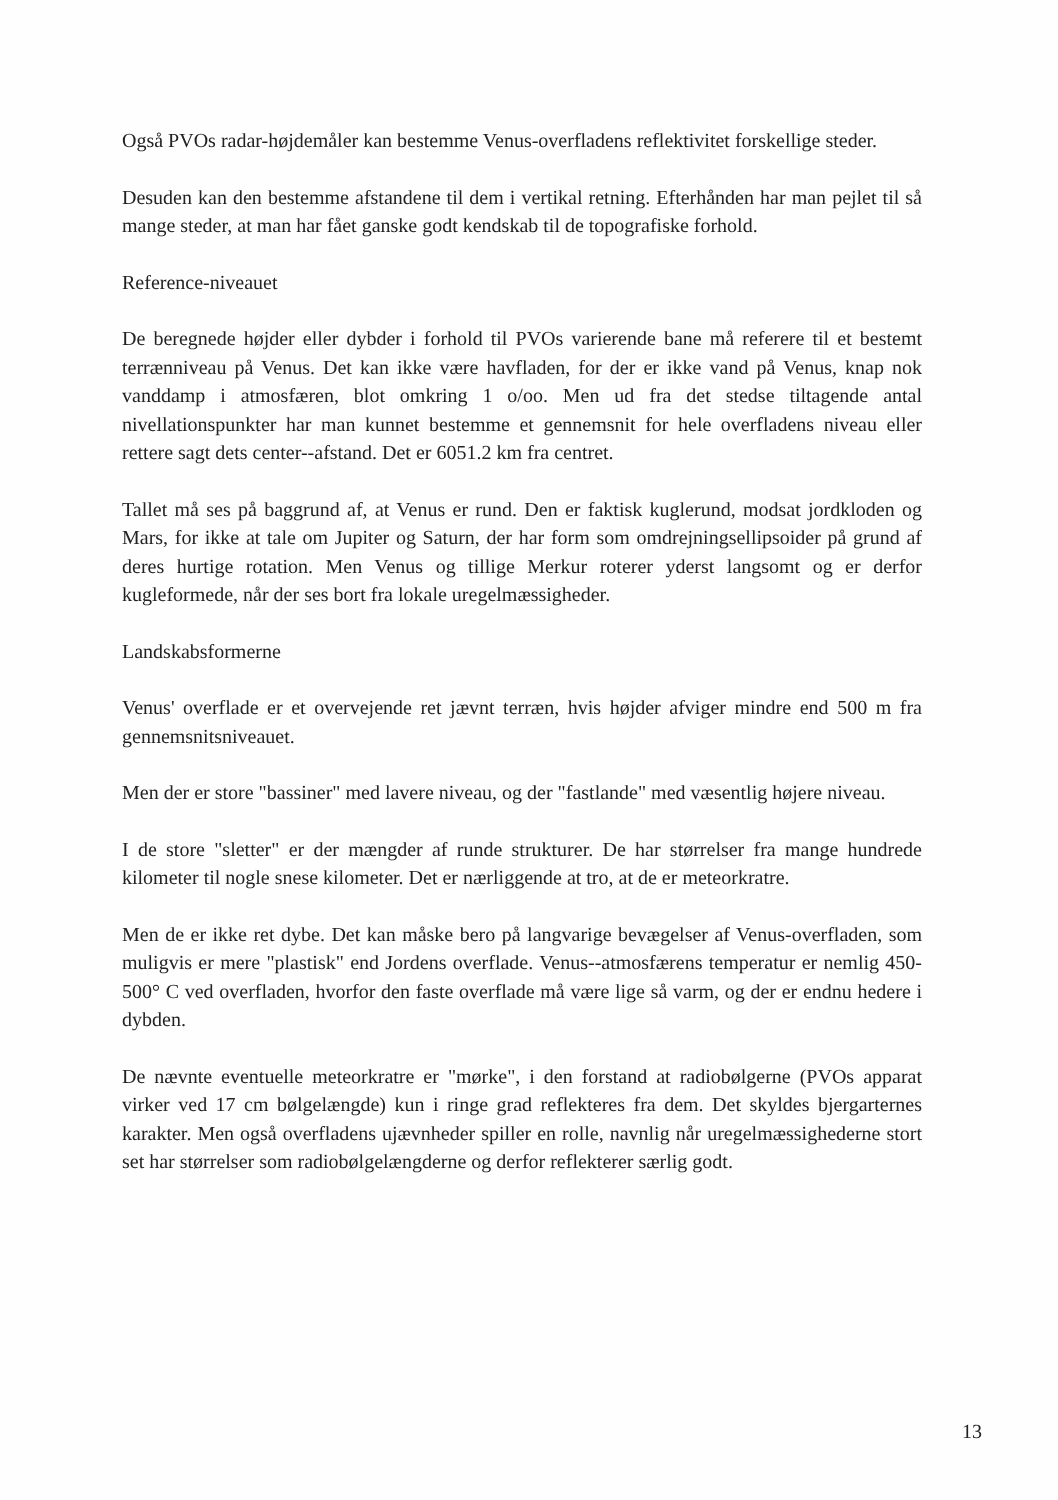Også PVOs radar-højdemåler kan bestemme Venus-overfladens reflektivitet forskellige steder.
Desuden kan den bestemme afstandene til dem i vertikal retning. Efterhånden har man pejlet til så mange steder, at man har fået ganske godt kendskab til de topografiske forhold.
Reference-niveauet
De beregnede højder eller dybder i forhold til PVOs varierende bane må referere til et bestemt terrænniveau på Venus. Det kan ikke være havfladen, for der er ikke vand på Venus, knap nok vanddamp i atmosfæren, blot omkring 1 o/oo. Men ud fra det stedse tiltagende antal nivellationspunkter har man kunnet bestemme et gennemsnit for hele overfladens niveau eller rettere sagt dets center--afstand. Det er 6051.2 km fra centret.
Tallet må ses på baggrund af, at Venus er rund. Den er faktisk kuglerund, modsat jordkloden og Mars, for ikke at tale om Jupiter og Saturn, der har form som omdrejningsellipsoider på grund af deres hurtige rotation. Men Venus og tillige Merkur roterer yderst langsomt og er derfor kugleformede, når der ses bort fra lokale uregelmæssigheder.
Landskabsformerne
Venus' overflade er et overvejende ret jævnt terræn, hvis højder afviger mindre end 500 m fra gennemsnitsniveauet.
Men der er store "bassiner" med lavere niveau, og der "fastlande" med væsentlig højere niveau.
I de store "sletter" er der mængder af runde strukturer. De har størrelser fra mange hundrede kilometer til nogle snese kilometer. Det er nærliggende at tro, at de er meteorkratre.
Men de er ikke ret dybe. Det kan måske bero på langvarige bevægelser af Venus-overfladen, som muligvis er mere "plastisk" end Jordens overflade. Venus--atmosfærens temperatur er nemlig 450-500° C ved overfladen, hvorfor den faste overflade må være lige så varm, og der er endnu hedere i dybden.
De nævnte eventuelle meteorkratre er "mørke", i den forstand at radiobølgerne (PVOs apparat virker ved 17 cm bølgelængde) kun i ringe grad reflekteres fra dem. Det skyldes bjergarternes karakter. Men også overfladens ujævnheder spiller en rolle, navnlig når uregelmæssighederne stort set har størrelser som radiobølgelængderne og derfor reflekterer særlig godt.
13